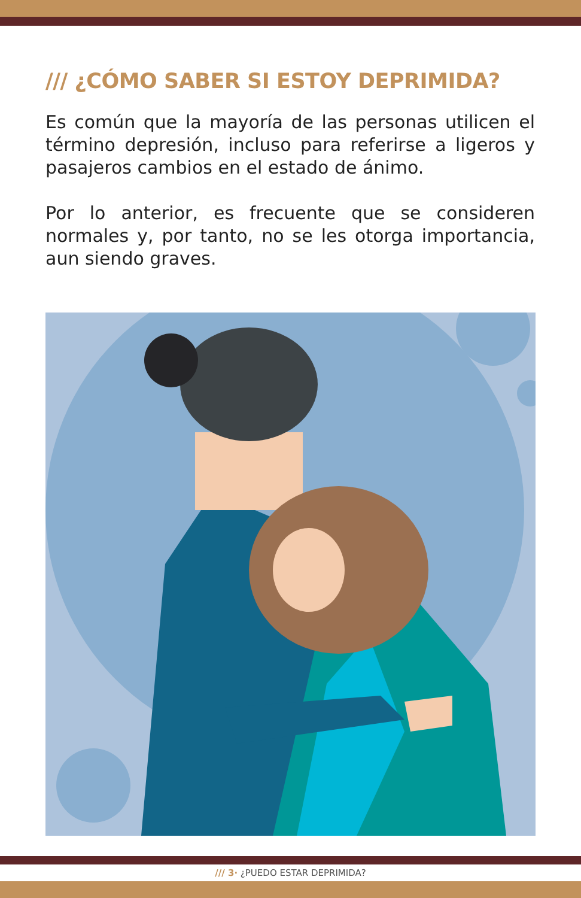/// ¿CÓMO SABER SI ESTOY DEPRIMIDA?
Es común que la mayoría de las personas utilicen el término depresión, incluso para referirse a ligeros y pasajeros cambios en el estado de ánimo.
Por lo anterior, es frecuente que se consideren normales y, por tanto, no se les otorga importancia, aun siendo graves.
/// 3· ¿PUEDO ESTAR DEPRIMIDA?